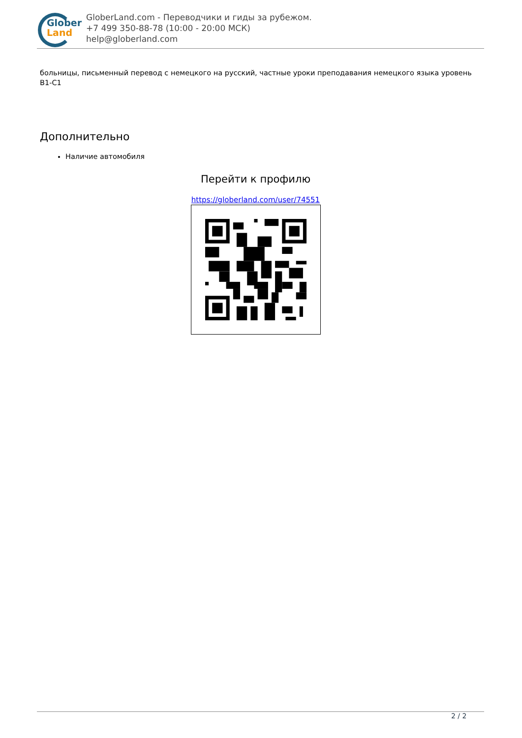Glober
Land
GloberLand.com - Переводчики и гиды за рубежом.
+7 499 350-88-78 (10:00 - 20:00 МСК)
help@globerland.com
больницы, письменный перевод с немецкого на русский, частные уроки преподавания немецкого языка уровень B1-C1
Дополнительно
Наличие автомобиля
Перейти к профилю
https://globerland.com/user/74551
2 / 2